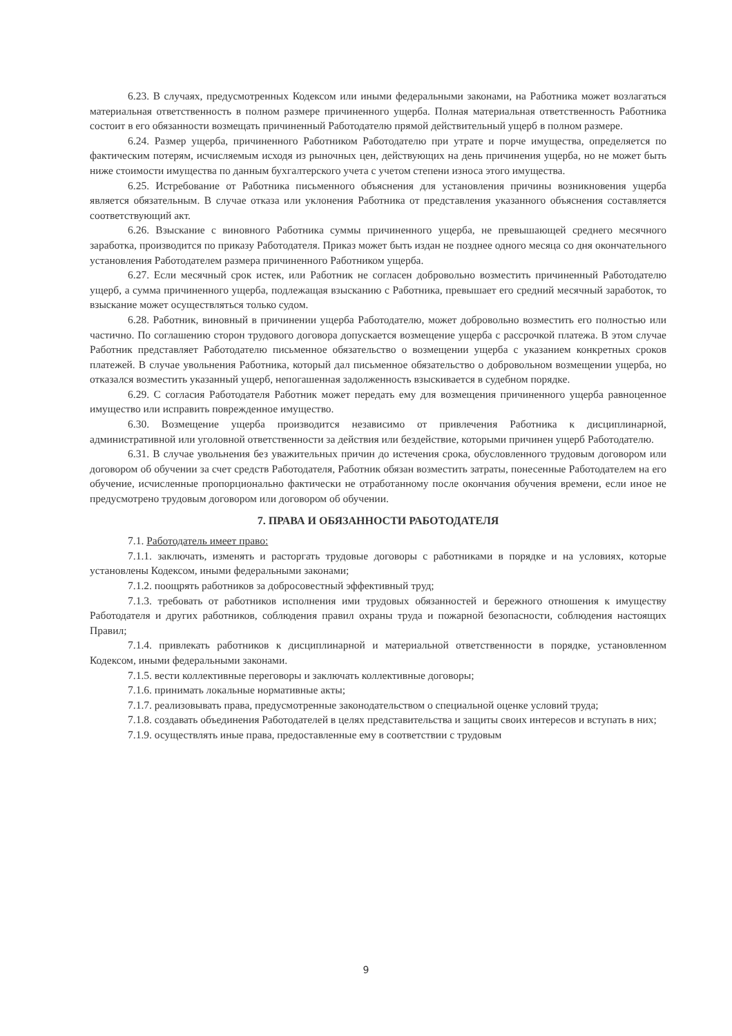6.23. В случаях, предусмотренных Кодексом или иными федеральными законами, на Работника может возлагаться материальная ответственность в полном размере причиненного ущерба. Полная материальная ответственность Работника состоит в его обязанности возмещать причиненный Работодателю прямой действительный ущерб в полном размере.
6.24. Размер ущерба, причиненного Работником Работодателю при утрате и порче имущества, определяется по фактическим потерям, исчисляемым исходя из рыночных цен, действующих на день причинения ущерба, но не может быть ниже стоимости имущества по данным бухгалтерского учета с учетом степени износа этого имущества.
6.25. Истребование от Работника письменного объяснения для установления причины возникновения ущерба является обязательным. В случае отказа или уклонения Работника от представления указанного объяснения составляется соответствующий акт.
6.26. Взыскание с виновного Работника суммы причиненного ущерба, не превышающей среднего месячного заработка, производится по приказу Работодателя. Приказ может быть издан не позднее одного месяца со дня окончательного установления Работодателем размера причиненного Работником ущерба.
6.27. Если месячный срок истек, или Работник не согласен добровольно возместить причиненный Работодателю ущерб, а сумма причиненного ущерба, подлежащая взысканию с Работника, превышает его средний месячный заработок, то взыскание может осуществляться только судом.
6.28. Работник, виновный в причинении ущерба Работодателю, может добровольно возместить его полностью или частично. По соглашению сторон трудового договора допускается возмещение ущерба с рассрочкой платежа. В этом случае Работник представляет Работодателю письменное обязательство о возмещении ущерба с указанием конкретных сроков платежей. В случае увольнения Работника, который дал письменное обязательство о добровольном возмещении ущерба, но отказался возместить указанный ущерб, непогашенная задолженность взыскивается в судебном порядке.
6.29. С согласия Работодателя Работник может передать ему для возмещения причиненного ущерба равноценное имущество или исправить поврежденное имущество.
6.30. Возмещение ущерба производится независимо от привлечения Работника к дисциплинарной, административной или уголовной ответственности за действия или бездействие, которыми причинен ущерб Работодателю.
6.31. В случае увольнения без уважительных причин до истечения срока, обусловленного трудовым договором или договором об обучении за счет средств Работодателя, Работник обязан возместить затраты, понесенные Работодателем на его обучение, исчисленные пропорционально фактически не отработанному после окончания обучения времени, если иное не предусмотрено трудовым договором или договором об обучении.
7. ПРАВА И ОБЯЗАННОСТИ РАБОТОДАТЕЛЯ
7.1. Работодатель имеет право:
7.1.1. заключать, изменять и расторгать трудовые договоры с работниками в порядке и на условиях, которые установлены Кодексом, иными федеральными законами;
7.1.2. поощрять работников за добросовестный эффективный труд;
7.1.3. требовать от работников исполнения ими трудовых обязанностей и бережного отношения к имуществу Работодателя и других работников, соблюдения правил охраны труда и пожарной безопасности, соблюдения настоящих Правил;
7.1.4. привлекать работников к дисциплинарной и материальной ответственности в порядке, установленном Кодексом, иными федеральными законами.
7.1.5. вести коллективные переговоры и заключать коллективные договоры;
7.1.6. принимать локальные нормативные акты;
7.1.7. реализовывать права, предусмотренные законодательством о специальной оценке условий труда;
7.1.8. создавать объединения Работодателей в целях представительства и защиты своих интересов и вступать в них;
7.1.9. осуществлять иные права, предоставленные ему в соответствии с трудовым
9